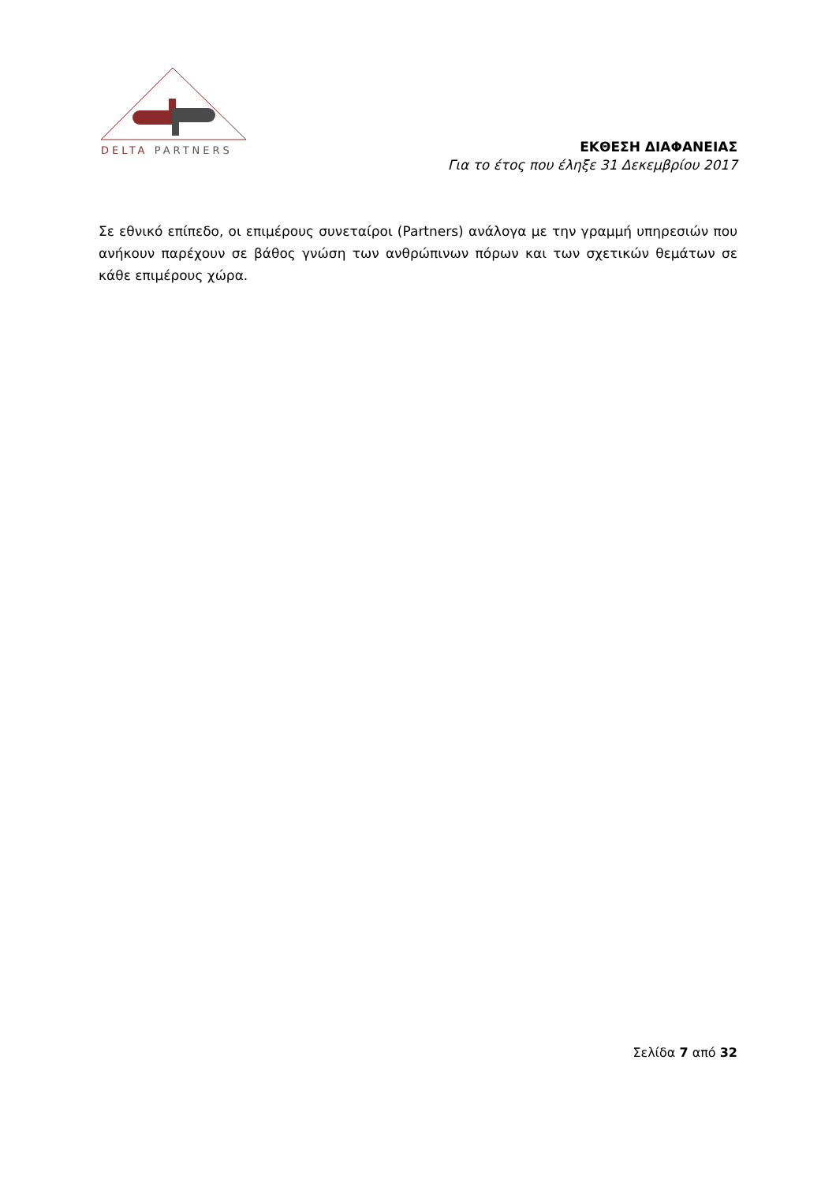DELTA PARTNERS
ΕΚΘΕΣΗ ΔΙΑΦΑΝΕΙΑΣ
Για το έτος που έληξε 31 Δεκεμβρίου 2017
Σε εθνικό επίπεδο, οι επιμέρους συνεταίροι (Partners) ανάλογα με την γραμμή υπηρεσιών που ανήκουν παρέχουν σε βάθος γνώση των ανθρώπινων πόρων και των σχετικών θεμάτων σε κάθε επιμέρους χώρα.
Σελίδα 7 από 32